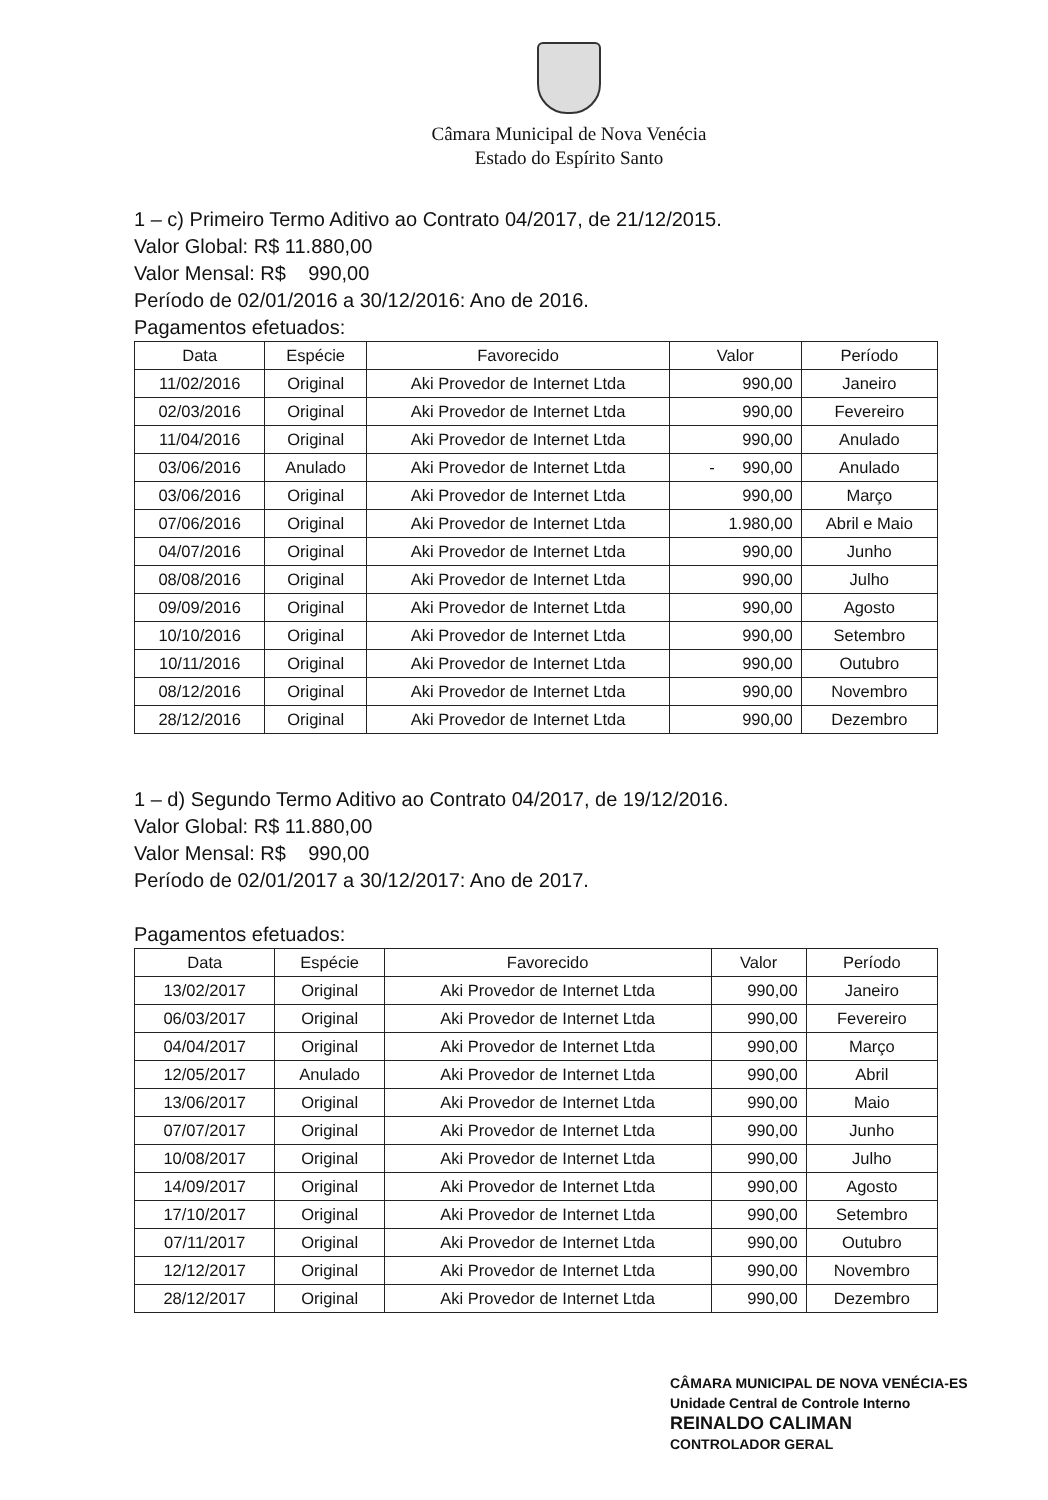Câmara Municipal de Nova Venécia
Estado do Espírito Santo
1 – c) Primeiro Termo Aditivo ao Contrato 04/2017, de 21/12/2015.
Valor Global: R$ 11.880,00
Valor Mensal: R$ 990,00
Período de 02/01/2016 a 30/12/2016: Ano de 2016.
Pagamentos efetuados:
| Data | Espécie | Favorecido | Valor | Período |
| --- | --- | --- | --- | --- |
| 11/02/2016 | Original | Aki Provedor de Internet Ltda | 990,00 | Janeiro |
| 02/03/2016 | Original | Aki Provedor de Internet Ltda | 990,00 | Fevereiro |
| 11/04/2016 | Original | Aki Provedor de Internet Ltda | 990,00 | Anulado |
| 03/06/2016 | Anulado | Aki Provedor de Internet Ltda | - 990,00 | Anulado |
| 03/06/2016 | Original | Aki Provedor de Internet Ltda | 990,00 | Março |
| 07/06/2016 | Original | Aki Provedor de Internet Ltda | 1.980,00 | Abril e Maio |
| 04/07/2016 | Original | Aki Provedor de Internet Ltda | 990,00 | Junho |
| 08/08/2016 | Original | Aki Provedor de Internet Ltda | 990,00 | Julho |
| 09/09/2016 | Original | Aki Provedor de Internet Ltda | 990,00 | Agosto |
| 10/10/2016 | Original | Aki Provedor de Internet Ltda | 990,00 | Setembro |
| 10/11/2016 | Original | Aki Provedor de Internet Ltda | 990,00 | Outubro |
| 08/12/2016 | Original | Aki Provedor de Internet Ltda | 990,00 | Novembro |
| 28/12/2016 | Original | Aki Provedor de Internet Ltda | 990,00 | Dezembro |
1 – d) Segundo Termo Aditivo ao Contrato 04/2017, de 19/12/2016.
Valor Global: R$ 11.880,00
Valor Mensal: R$ 990,00
Período de 02/01/2017 a 30/12/2017: Ano de 2017.
Pagamentos efetuados:
| Data | Espécie | Favorecido | Valor | Período |
| --- | --- | --- | --- | --- |
| 13/02/2017 | Original | Aki Provedor de Internet Ltda | 990,00 | Janeiro |
| 06/03/2017 | Original | Aki Provedor de Internet Ltda | 990,00 | Fevereiro |
| 04/04/2017 | Original | Aki Provedor de Internet Ltda | 990,00 | Março |
| 12/05/2017 | Anulado | Aki Provedor de Internet Ltda | 990,00 | Abril |
| 13/06/2017 | Original | Aki Provedor de Internet Ltda | 990,00 | Maio |
| 07/07/2017 | Original | Aki Provedor de Internet Ltda | 990,00 | Junho |
| 10/08/2017 | Original | Aki Provedor de Internet Ltda | 990,00 | Julho |
| 14/09/2017 | Original | Aki Provedor de Internet Ltda | 990,00 | Agosto |
| 17/10/2017 | Original | Aki Provedor de Internet Ltda | 990,00 | Setembro |
| 07/11/2017 | Original | Aki Provedor de Internet Ltda | 990,00 | Outubro |
| 12/12/2017 | Original | Aki Provedor de Internet Ltda | 990,00 | Novembro |
| 28/12/2017 | Original | Aki Provedor de Internet Ltda | 990,00 | Dezembro |
CÂMARA MUNICIPAL DE NOVA VENÉCIA-ES
Unidade Central de Controle Interno
REINALDO CALIMAN
CONTROLADOR GERAL